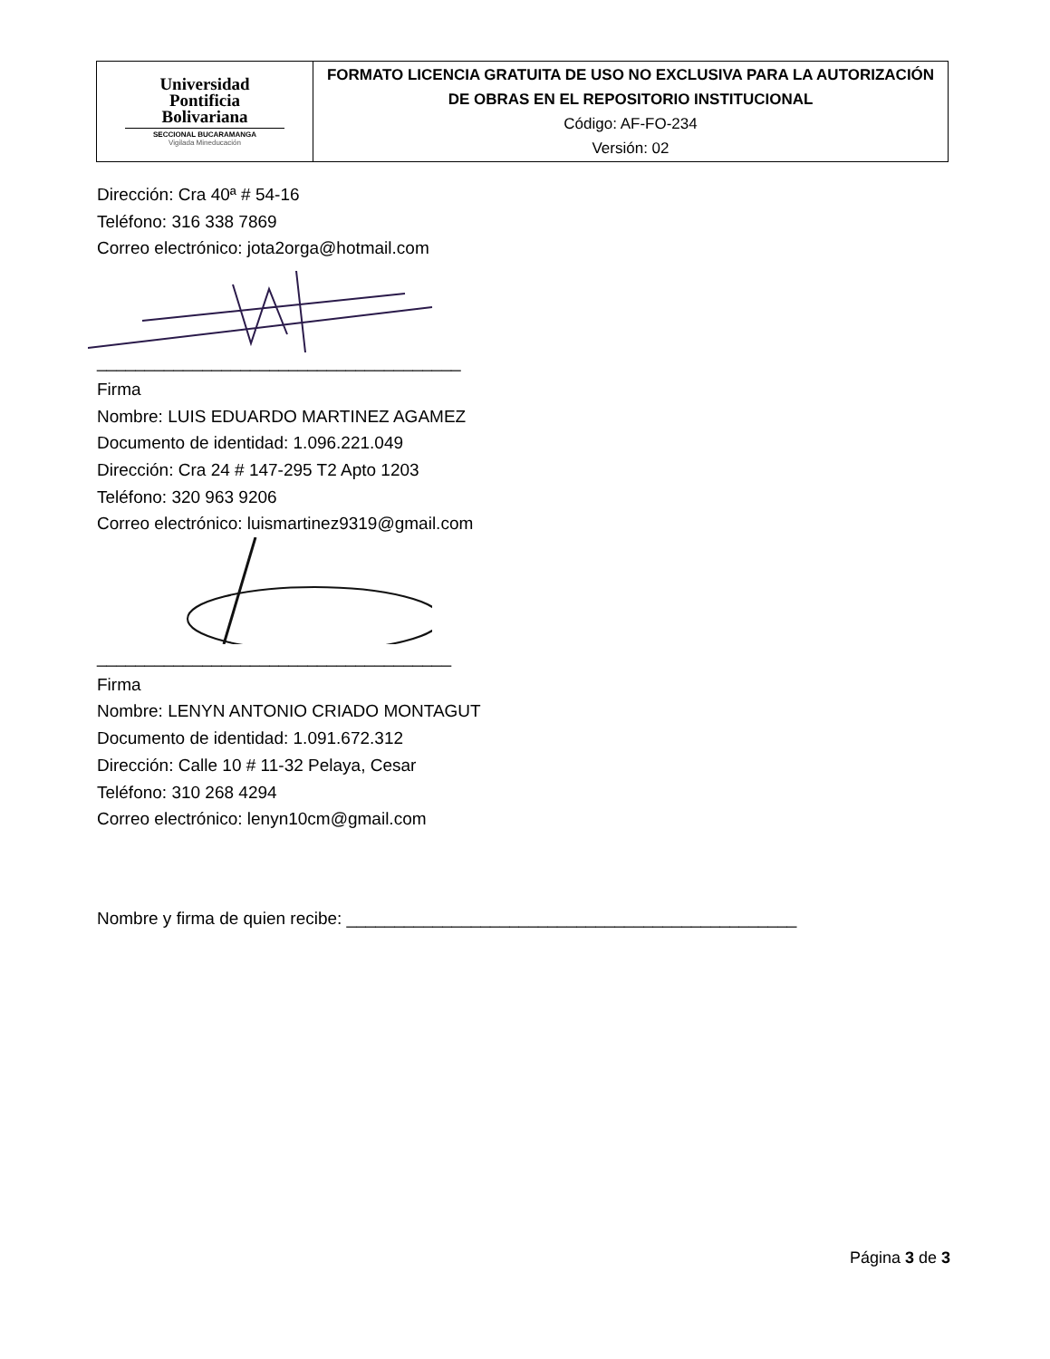| Universidad Pontificia Bolivariana SECCIONAL BUCARAMANGA Vigilada Mineducación | FORMATO LICENCIA GRATUITA DE USO NO EXCLUSIVA PARA LA AUTORIZACIÓN DE OBRAS EN EL REPOSITORIO INSTITUCIONAL Código: AF-FO-234 Versión: 02 |
Dirección: Cra 40ª # 54-16
Teléfono: 316 338 7869
Correo electrónico: jota2orga@hotmail.com
______________________________________
Firma
Nombre: LUIS EDUARDO MARTINEZ AGAMEZ
Documento de identidad: 1.096.221.049
Dirección: Cra 24 # 147-295 T2 Apto 1203
Teléfono: 320 963 9206
Correo electrónico: luismartinez9319@gmail.com
_____________________________________
Firma
Nombre: LENYN ANTONIO CRIADO MONTAGUT
Documento de identidad: 1.091.672.312
Dirección: Calle 10 # 11-32 Pelaya, Cesar
Teléfono: 310 268 4294
Correo electrónico: lenyn10cm@gmail.com
Nombre y firma de quien recibe: _______________________________________________
Página 3 de 3